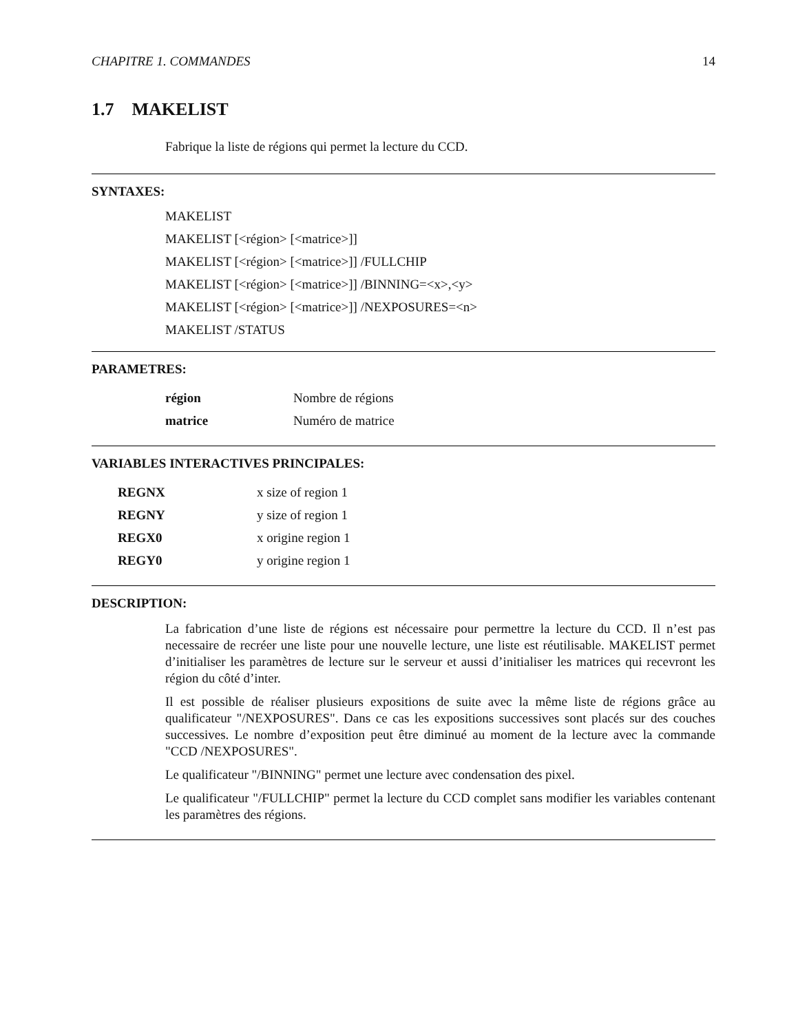CHAPITRE 1. COMMANDES 14
1.7 MAKELIST
Fabrique la liste de régions qui permet la lecture du CCD.
SYNTAXES:
MAKELIST
MAKELIST [<région> [<matrice>]]
MAKELIST [<région> [<matrice>]] /FULLCHIP
MAKELIST [<région> [<matrice>]] /BINNING=<x>,<y>
MAKELIST [<région> [<matrice>]] /NEXPOSURES=<n>
MAKELIST /STATUS
PARAMETRES:
| région | Nombre de régions |
| matrice | Numéro de matrice |
VARIABLES INTERACTIVES PRINCIPALES:
| REGNX | x size of region 1 |
| REGNY | y size of region 1 |
| REGX0 | x origine region 1 |
| REGY0 | y origine region 1 |
DESCRIPTION:
La fabrication d’une liste de régions est nécessaire pour permettre la lecture du CCD. Il n’est pas necessaire de recréer une liste pour une nouvelle lecture, une liste est réutilisable. MAKELIST permet d’initialiser les paramètres de lecture sur le serveur et aussi d’initialiser les matrices qui recevront les région du côté d’inter.
Il est possible de réaliser plusieurs expositions de suite avec la même liste de régions grâce au qualificateur "/NEXPOSURES". Dans ce cas les expositions successives sont placés sur des couches successives. Le nombre d’exposition peut être diminué au moment de la lecture avec la commande "CCD /NEXPOSURES".
Le qualificateur "/BINNING" permet une lecture avec condensation des pixel.
Le qualificateur "/FULLCHIP" permet la lecture du CCD complet sans modifier les variables contenant les paramètres des régions.